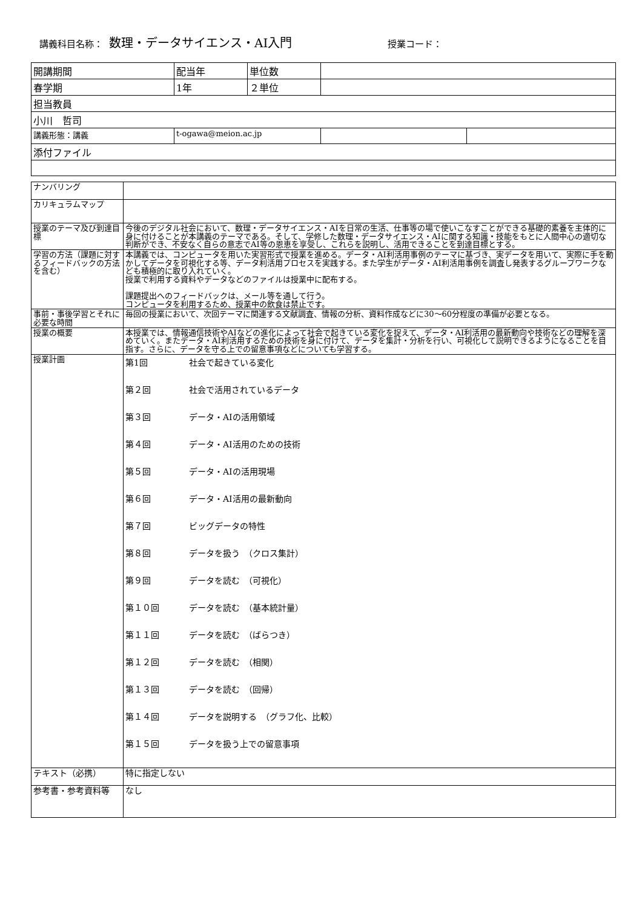講義科目名称： 数理・データサイエンス・AI入門 授業コード：
| 開講期間 | 配当年 | 単位数 | | |
| 春学期 | 1年 | ２単位 | | |
| 担当教員 | | | | |
| 小川 哲司 | | | | |
| 講義形態：講義 | t-ogawa@meion.ac.jp | | | |
| 添付ファイル | | | | |
| ナンバリング | |
| カリキュラムマップ | |
| 授業のテーマ及び到達目標 | 今後のデジタル社会において、数理・データサイエンス・AIを日常の生活、仕事等の場で使いこなすことができる基礎的素養を主体的に身に付けることが本講義のテーマである。そして、学修した数理・データサイエンス・AIに関する知識・技能をもとに人間中心の適切な判断ができ、不安なく自らの意志でAI等の恩恵を享受し、これらを説明し、活用できることを到達目標とする。 |
| 学習の方法（課題に対するフィードバックの方法を含む） | 本講義では、コンピュータを用いた実習形式で授業を進める。データ・AI利活用事例のテーマに基づき、実データを用いて、実際に手を動かしてデータを可視化する等、データ利活用プロセスを実践する。また学生がデータ・AI利活用事例を調査し発表するグループワークなども積極的に取り入れていく。 授業で利用する資料やデータなどのファイルは授業中に配布する。 課題提出へのフィードバックは、メール等を通して行う。 コンピュータを利用するため、授業中の飲食は禁止です。 |
| 事前・事後学習とそれに必要な時間 | 毎回の授業において、次回テーマに関連する文献調査、情報の分析、資料作成などに30～60分程度の準備が必要となる。 |
| 授業の概要 | 本授業では、情報通信技術やAIなどの進化によって社会で起きている変化を捉えて、データ・AI利活用の最新動向や技術などの理解を深めていく。またデータ・AI利活用するための技術を身に付けて、データを集計・分析を行い、可視化して説明できるようになることを目指す。さらに、データを守る上での留意事項などについても学習する。 |
| 授業計画 | 第1回 社会で起きている変化 第２回 社会で活用されているデータ 第３回 データ・AIの活用領域 第４回 データ・AI活用のための技術 第５回 データ・AIの活用現場 第６回 データ・AI活用の最新動向 第７回 ビッグデータの特性 第８回 データを扱う （クロス集計） 第９回 データを読む （可視化） 第１０回 データを読む （基本統計量） 第１１回 データを読む （ばらつき） 第１２回 データを読む （相関） 第１３回 データを読む （回帰） 第１４回 データを説明する （グラフ化、比較） 第１５回 データを扱う上での留意事項 |
| テキスト（必携） | 特に指定しない |
| 参考書・参考資料等 | なし |